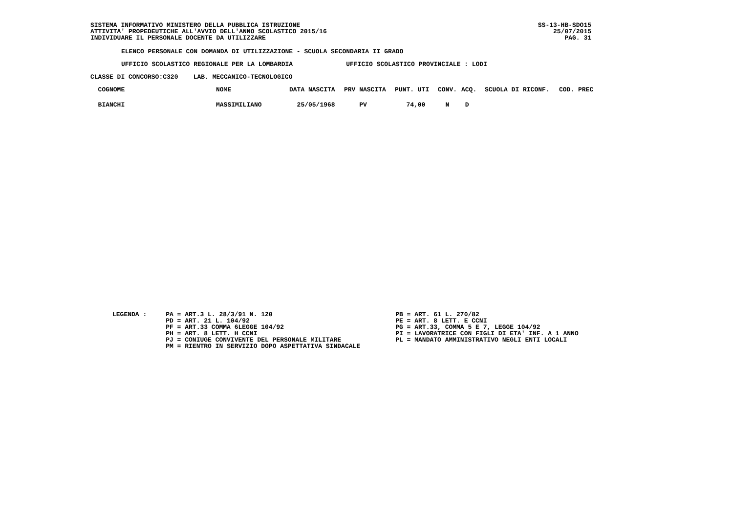SISTEMA INFORMATIVO MINISTERO DELLA PUBBLICA ISTRUZIONE ATTIVITA' PROPEDEUTICHE ALL'AVVIO DELL'ANNO SCOLASTICO 2015/16 INDIVIDUARE IL PERSONALE DOCENTE DA UTILIZZARE
SS-13-HB-SDO15 25/07/2015 PAG. 31
ELENCO PERSONALE CON DOMANDA DI UTILIZZAZIONE - SCUOLA SECONDARIA II GRADO
UFFICIO SCOLASTICO REGIONALE PER LA LOMBARDIA UFFICIO SCOLASTICO PROVINCIALE : LODI
CLASSE DI CONCORSO:C320 LAB. MECCANICO-TECNOLOGICO
| COGNOME | NOME | DATA NASCITA | PRV NASCITA | PUNT. UTI | CONV. | ACQ. | SCUOLA DI RICONF. | COD. PREC |
| --- | --- | --- | --- | --- | --- | --- | --- | --- |
| BIANCHI | MASSIMILIANO | 25/05/1968 | PV | 74,00 | N | D | | |
LEGENDA :
PA = ART.3 L. 28/3/91 N. 120 PD = ART. 21 L. 104/92 PF = ART.33 COMMA 6LEGGE 104/92 PH = ART. 8 LETT. H CCNI PJ = CONIUGE CONVIVENTE DEL PERSONALE MILITARE PM = RIENTRO IN SERVIZIO DOPO ASPETTATIVA SINDACALE
PB = ART. 61 L. 270/82 PE = ART. 8 LETT. E CCNI PG = ART.33, COMMA 5 E 7, LEGGE 104/92 PI = LAVORATRICE CON FIGLI DI ETA' INF. A 1 ANNO PL = MANDATO AMMINISTRATIVO NEGLI ENTI LOCALI